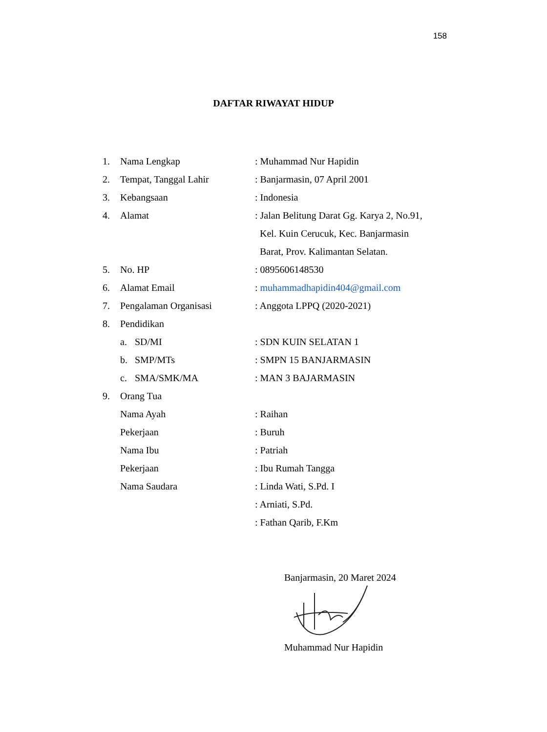158
DAFTAR RIWAYAT HIDUP
1. Nama Lengkap: Muhammad Nur Hapidin
2. Tempat, Tanggal Lahir: Banjarmasin, 07 April 2001
3. Kebangsaan: Indonesia
4. Alamat: Jalan Belitung Darat Gg. Karya 2, No.91,
Kel. Kuin Cerucuk, Kec. Banjarmasin
Barat, Prov. Kalimantan Selatan.
5. No. HP: 0895606148530
6. Alamat Email: muhammadhapidin404@gmail.com
7. Pengalaman Organisasi: Anggota LPPQ (2020-2021)
8. Pendidikan
a. SD/MI: SDN KUIN SELATAN 1
b. SMP/MTs: SMPN 15 BANJARMASIN
c. SMA/SMK/MA: MAN 3 BAJARMASIN
9. Orang Tua
Nama Ayah: Raihan
Pekerjaan: Buruh
Nama Ibu: Patriah
Pekerjaan: Ibu Rumah Tangga
Nama Saudara: Linda Wati, S.Pd. I
: Arniati, S.Pd.
: Fathan Qarib, F.Km
Banjarmasin, 20 Maret 2024
Muhammad Nur Hapidin